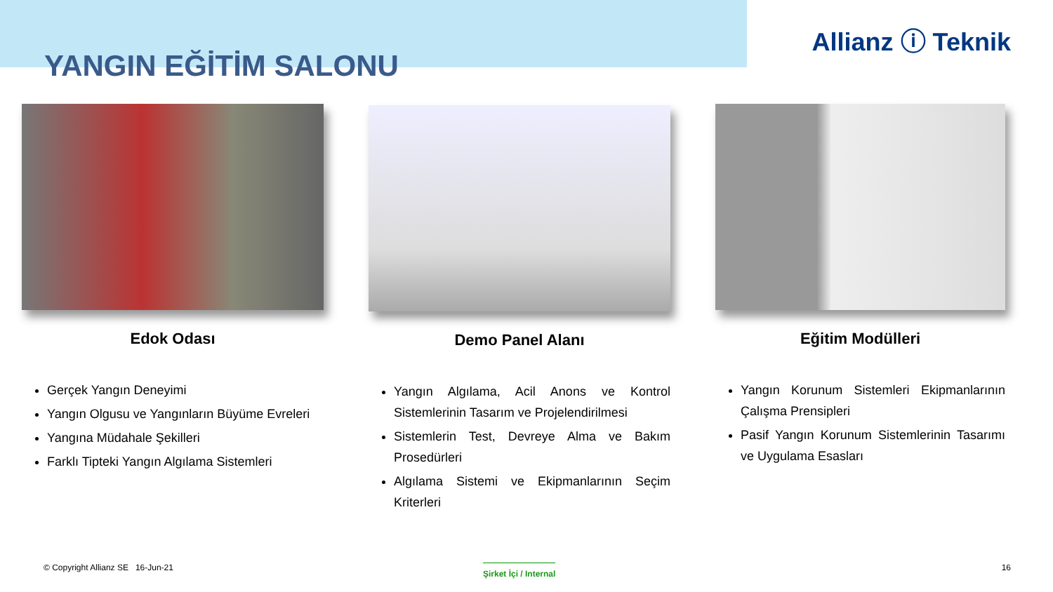YANGIN EĞİTİM SALONU
Allianz ⓘ Teknik
Edok Odası
Gerçek Yangın Deneyimi
Yangın Olgusu ve Yangınların Büyüme Evreleri
Yangına Müdahale Şekilleri
Farklı Tipteki Yangın Algılama Sistemleri
Demo Panel Alanı
Yangın Algılama, Acil Anons ve Kontrol Sistemlerinin Tasarım ve Projelendirilmesi
Sistemlerin Test, Devreye Alma ve Bakım Prosedürleri
Algılama Sistemi ve Ekipmanlarının Seçim Kriterleri
Eğitim Modülleri
Yangın Korunum Sistemleri Ekipmanlarının Çalışma Prensipleri
Pasif Yangın Korunum Sistemlerinin Tasarımı ve Uygulama Esasları
© Copyright Allianz SE 16-Jun-21
Şirket İçi / Internal 16